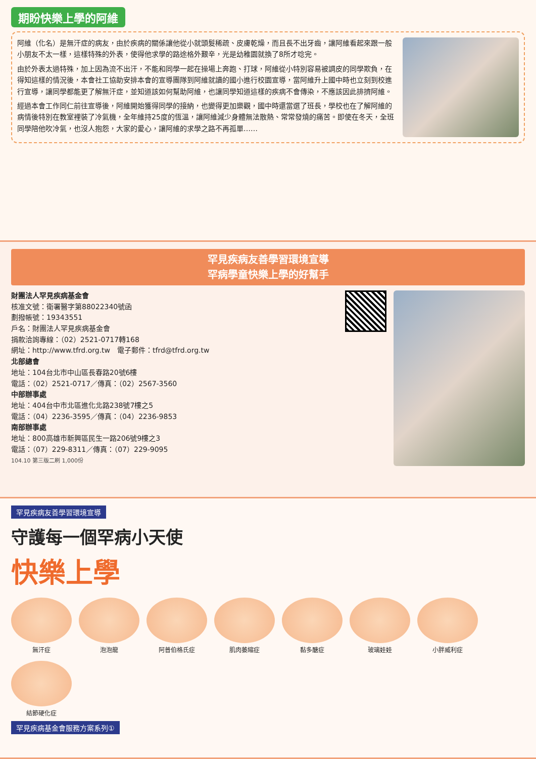期盼快樂上學的阿維
阿維（化名）是無汗症的病友，由於疾病的關係讓他從小就頭髮稀疏、皮膚乾燥，而且長不出牙齒，讓阿維看起來跟一般小朋友不太一樣，這樣特殊的外表，使得他求學的路途格外艱辛，光是幼稚園就換了8所才唸完。
由於外表太過特殊，加上因為流不出汗，不能和同學一起在操場上奔跑、打球，阿維從小特別容易被調皮的同學欺負，在得知這樣的情況後，本會社工協助安排本會的宣導團隊到阿維就讀的國小進行校園宣導，當阿維升上國中時也立刻到校進行宣導，讓同學都能更了解無汗症，並知道該如何幫助阿維，也讓同學知道這樣的疾病不會傳染，不應該因此排擠阿維。
經過本會工作同仁前往宣導後，阿維開始獲得同學的接納，也變得更加樂觀，國中時還當選了班長，學校也在了解阿維的病情後特別在教室裡裝了冷氣機，全年維持25度的恆溫，讓阿維減少身體無法散熱、常常發燒的痛苦。即使在冬天，全班同學陪他吹冷氣，也沒人抱怨，大家的愛心，讓阿維的求學之路不再孤單……
罕見疾病友善學習環境宣導
罕病學童快樂上學的好幫手
財團法人罕見疾病基金會
核准文號：衛署醫字第88022340號函
劃撥帳號：19343551
戶名：財團法人罕見疾病基金會
捐款洽詢專線：（02）2521-0717轉168
網址：http://www.tfrd.org.tw　電子郵件：tfrd@tfrd.org.tw
北部總會
地址：104台北市中山區長春路20號6樓
電話：（02）2521-0717／傳真：（02）2567-3560
中部辦事處
地址：404台中市北區進化北路238號7樓之5
電話：（04）2236-3595／傳真：（04）2236-9853
南部辦事處
地址：800高雄市新興區民生一路206號9樓之3
電話：（07）229-8311／傳真：（07）229-9095
104.10 第三版二刷 1,000份
罕見疾病友善學習環境宣導
守護每一個罕病小天使
快樂上學
無汗症
泡泡龍
阿普伯格氏症
肌肉萎縮症
黏多醣症
玻璃娃娃
小胖威利症
結節硬化症
罕見疾病基金會服務方案系列①